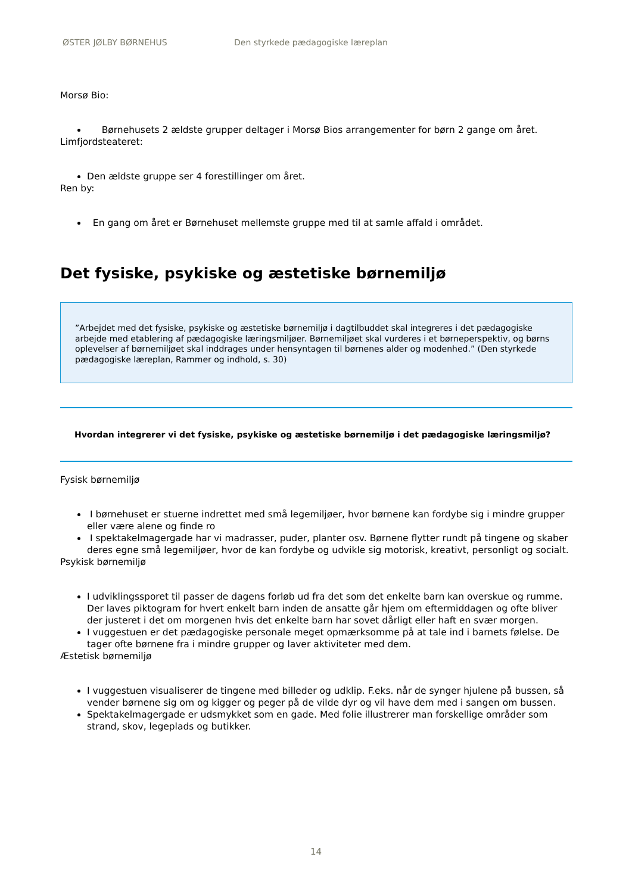ØSTER JØLBY BØRNEHUS Den styrkede pædagogiske læreplan
Morsø Bio:
Børnehusets 2 ældste grupper deltager i Morsø Bios arrangementer for børn 2 gange om året.
Limfjordsteateret:
Den ældste gruppe ser 4 forestillinger om året.
Ren by:
En gang om året er Børnehuset mellemste gruppe med til at samle affald i området.
Det fysiske, psykiske og æstetiske børnemiljø
”Arbejdet med det fysiske, psykiske og æstetiske børnemiljø i dagtilbuddet skal integreres i det pædagogiske arbejde med etablering af pædagogiske læringsmiljøer. Børnemiljøet skal vurderes i et børneperspektiv, og børns oplevelser af børnemiljøet skal inddrages under hensyntagen til børnenes alder og modenhed.” (Den styrkede pædagogiske læreplan, Rammer og indhold, s. 30)
Hvordan integrerer vi det fysiske, psykiske og æstetiske børnemiljø i det pædagogiske læringsmiljø?
Fysisk børnemiljø
I børnehuset er stuerne indrettet med små legemiljøer, hvor børnene kan fordybe sig i mindre grupper eller være alene og finde ro
I spektakelmagergade har vi madrasser, puder, planter osv. Børnene flytter rundt på tingene og skaber deres egne små legemiljøer, hvor de kan fordybe og udvikle sig motorisk, kreativt, personligt og socialt.
Psykisk børnemiljø
I udviklingssporet til passer de dagens forløb ud fra det som det enkelte barn kan overskue og rumme. Der laves piktogram for hvert enkelt barn inden de ansatte går hjem om eftermiddagen og ofte bliver der justeret i det om morgenen hvis det enkelte barn har sovet dårligt eller haft en svær morgen.
I vuggestuen er det pædagogiske personale meget opmærksomme på at tale ind i barnets følelse. De tager ofte børnene fra i mindre grupper og laver aktiviteter med dem.
Æstetisk børnemiljø
I vuggestuen visualiserer de tingene med billeder og udklip. F.eks. når de synger hjulene på bussen, så vender børnene sig om og kigger og peger på de vilde dyr og vil have dem med i sangen om bussen.
Spektakelmagergade er udsmykket som en gade. Med folie illustrerer man forskellige områder som strand, skov, legeplads og butikker.
14